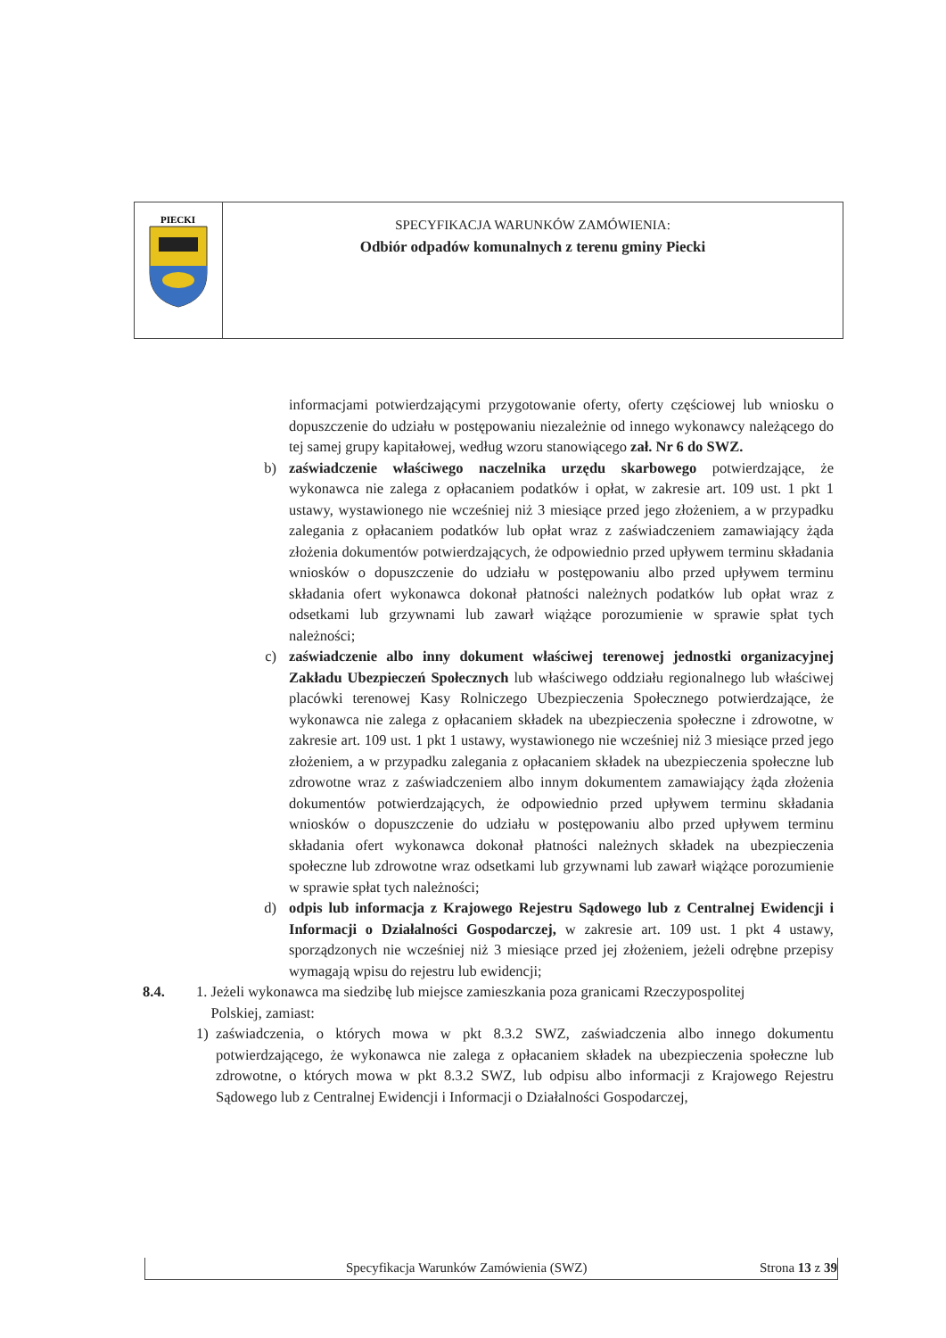| PIECKI | SPECYFIKACJA WARUNKÓW ZAMÓWIENIA: Odbiór odpadów komunalnych z terenu gminy Piecki |
informacjami potwierdzającymi przygotowanie oferty, oferty częściowej lub wniosku o dopuszczenie do udziału w postępowaniu niezależnie od innego wykonawcy należącego do tej samej grupy kapitałowej, według wzoru stanowiącego zał. Nr 6 do SWZ.
b) zaświadczenie właściwego naczelnika urzędu skarbowego potwierdzające, że wykonawca nie zalega z opłacaniem podatków i opłat, w zakresie art. 109 ust. 1 pkt 1 ustawy, wystawionego nie wcześniej niż 3 miesiące przed jego złożeniem, a w przypadku zalegania z opłacaniem podatków lub opłat wraz z zaświadczeniem zamawiający żąda złożenia dokumentów potwierdzających, że odpowiednio przed upływem terminu składania wniosków o dopuszczenie do udziału w postępowaniu albo przed upływem terminu składania ofert wykonawca dokonał płatności należnych podatków lub opłat wraz z odsetkami lub grzywnami lub zawarł wiążące porozumienie w sprawie spłat tych należności;
c) zaświadczenie albo inny dokument właściwej terenowej jednostki organizacyjnej Zakładu Ubezpieczeń Społecznych lub właściwego oddziału regionalnego lub właściwej placówki terenowej Kasy Rolniczego Ubezpieczenia Społecznego potwierdzające, że wykonawca nie zalega z opłacaniem składek na ubezpieczenia społeczne i zdrowotne, w zakresie art. 109 ust. 1 pkt 1 ustawy, wystawionego nie wcześniej niż 3 miesiące przed jego złożeniem, a w przypadku zalegania z opłacaniem składek na ubezpieczenia społeczne lub zdrowotne wraz z zaświadczeniem albo innym dokumentem zamawiający żąda złożenia dokumentów potwierdzających, że odpowiednio przed upływem terminu składania wniosków o dopuszczenie do udziału w postępowaniu albo przed upływem terminu składania ofert wykonawca dokonał płatności należnych składek na ubezpieczenia społeczne lub zdrowotne wraz odsetkami lub grzywnami lub zawarł wiążące porozumienie w sprawie spłat tych należności;
d) odpis lub informacja z Krajowego Rejestru Sądowego lub z Centralnej Ewidencji i Informacji o Działalności Gospodarczej, w zakresie art. 109 ust. 1 pkt 4 ustawy, sporządzonych nie wcześniej niż 3 miesiące przed jej złożeniem, jeżeli odrębne przepisy wymagają wpisu do rejestru lub ewidencji;
8.4. 1. Jeżeli wykonawca ma siedzibę lub miejsce zamieszkania poza granicami Rzeczypospolitej
Polskiej, zamiast:
1) zaświadczenia, o których mowa w pkt 8.3.2 SWZ, zaświadczenia albo innego dokumentu potwierdzającego, że wykonawca nie zalega z opłacaniem składek na ubezpieczenia społeczne lub zdrowotne, o których mowa w pkt 8.3.2 SWZ, lub odpisu albo informacji z Krajowego Rejestru Sądowego lub z Centralnej Ewidencji i Informacji o Działalności Gospodarczej,
Specyfikacja Warunków Zamówienia (SWZ) Strona 13 z 39